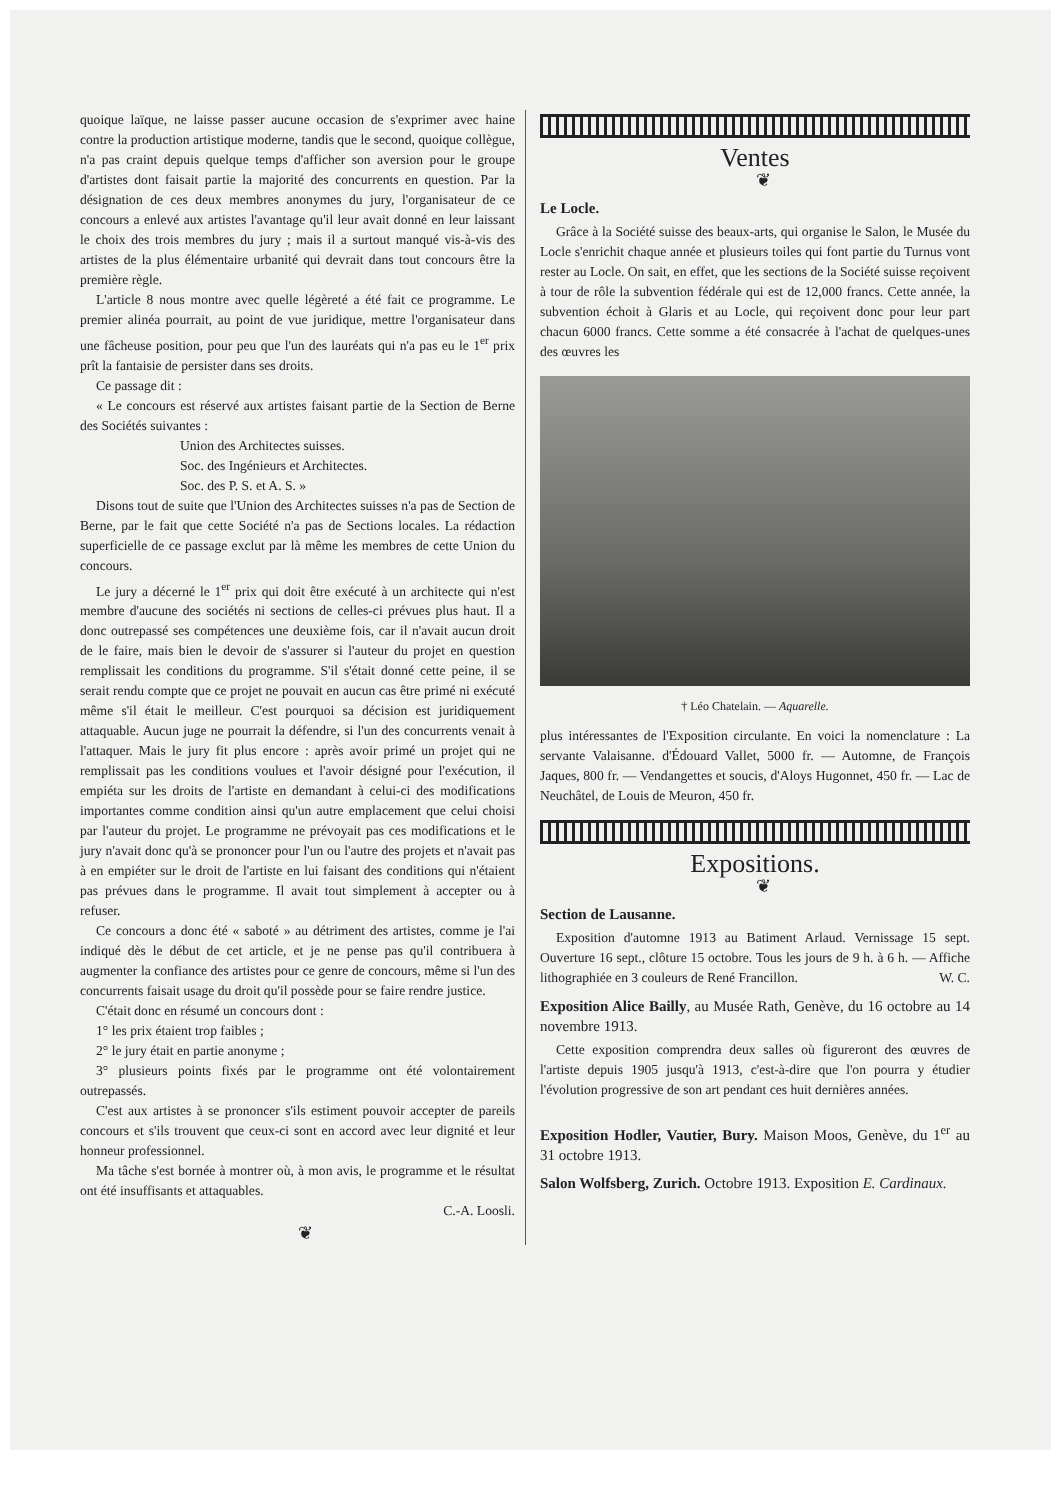quoique laïque, ne laisse passer aucune occasion de s'exprimer avec haine contre la production artistique moderne, tandis que le second, quoique collègue, n'a pas craint depuis quelque temps d'afficher son aversion pour le groupe d'artistes dont faisait partie la majorité des concurrents en question. Par la désignation de ces deux membres anonymes du jury, l'organisateur de ce concours a enlevé aux artistes l'avantage qu'il leur avait donné en leur laissant le choix des trois membres du jury ; mais il a surtout manqué vis-à-vis des artistes de la plus élémentaire urbanité qui devrait dans tout concours être la première règle.
L'article 8 nous montre avec quelle légèreté a été fait ce programme. Le premier alinéa pourrait, au point de vue juridique, mettre l'organisateur dans une fâcheuse position, pour peu que l'un des lauréats qui n'a pas eu le 1<sup>er</sup> prix prît la fantaisie de persister dans ses droits.
Ce passage dit :
« Le concours est réservé aux artistes faisant partie de la Section de Berne des Sociétés suivantes :
Union des Architectes suisses.
Soc. des Ingénieurs et Architectes.
Soc. des P. S. et A. S. »
Disons tout de suite que l'Union des Architectes suisses n'a pas de Section de Berne, par le fait que cette Société n'a pas de Sections locales. La rédaction superficielle de ce passage exclut par là même les membres de cette Union du concours.
Le jury a décerné le 1<sup>er</sup> prix qui doit être exécuté à un architecte qui n'est membre d'aucune des sociétés ni sections de celles-ci prévues plus haut. Il a donc outrepassé ses compétences une deuxième fois, car il n'avait aucun droit de le faire, mais bien le devoir de s'assurer si l'auteur du projet en question remplissait les conditions du programme. S'il s'était donné cette peine, il se serait rendu compte que ce projet ne pouvait en aucun cas être primé ni exécuté même s'il était le meilleur. C'est pourquoi sa décision est juridiquement attaquable. Aucun juge ne pourrait la défendre, si l'un des concurrents venait à l'attaquer. Mais le jury fit plus encore : après avoir primé un projet qui ne remplissait pas les conditions voulues et l'avoir désigné pour l'exécution, il empiéta sur les droits de l'artiste en demandant à celui-ci des modifications importantes comme condition ainsi qu'un autre emplacement que celui choisi par l'auteur du projet. Le programme ne prévoyait pas ces modifications et le jury n'avait donc qu'à se prononcer pour l'un ou l'autre des projets et n'avait pas à en empiéter sur le droit de l'artiste en lui faisant des conditions qui n'étaient pas prévues dans le programme. Il avait tout simplement à accepter ou à refuser.
Ce concours a donc été « saboté » au détriment des artistes, comme je l'ai indiqué dès le début de cet article, et je ne pense pas qu'il contribuera à augmenter la confiance des artistes pour ce genre de concours, même si l'un des concurrents faisait usage du droit qu'il possède pour se faire rendre justice.
C'était donc en résumé un concours dont :
1° les prix étaient trop faibles ;
2° le jury était en partie anonyme ;
3° plusieurs points fixés par le programme ont été volontairement outrepassés.
C'est aux artistes à se prononcer s'ils estiment pouvoir accepter de pareils concours et s'ils trouvent que ceux-ci sont en accord avec leur dignité et leur honneur professionnel.
Ma tâche s'est bornée à montrer où, à mon avis, le programme et le résultat ont été insuffisants et attaquables.
C.-A. Loosli.
❦
Ventes
❦
Le Locle.
Grâce à la Société suisse des beaux-arts, qui organise le Salon, le Musée du Locle s'enrichit chaque année et plusieurs toiles qui font partie du Turnus vont rester au Locle. On sait, en effet, que les sections de la Société suisse reçoivent à tour de rôle la subvention fédérale qui est de 12,000 francs. Cette année, la subvention échoit à Glaris et au Locle, qui reçoivent donc pour leur part chacun 6000 francs. Cette somme a été consacrée à l'achat de quelques-unes des œuvres les
† Léo Chatelain. — Aquarelle.
plus intéressantes de l'Exposition circulante. En voici la nomenclature : La servante Valaisanne. d'Édouard Vallet, 5000 fr. — Automne, de François Jaques, 800 fr. — Vendangettes et soucis, d'Aloys Hugonnet, 450 fr. — Lac de Neuchâtel, de Louis de Meuron, 450 fr.
Expositions.
❦
Section de Lausanne.
Exposition d'automne 1913 au Batiment Arlaud. Vernissage 15 sept. Ouverture 16 sept., clôture 15 octobre. Tous les jours de 9 h. à 6 h. — Affiche lithographiée en 3 couleurs de René Francillon. W. C.
Exposition Alice Bailly, au Musée Rath, Genève, du 16 octobre au 14 novembre 1913.
Cette exposition comprendra deux salles où figureront des œuvres de l'artiste depuis 1905 jusqu'à 1913, c'est-à-dire que l'on pourra y étudier l'évolution progressive de son art pendant ces huit dernières années.
Exposition Hodler, Vautier, Bury. Maison Moos, Genève, du 1<sup>er</sup> au 31 octobre 1913.
Salon Wolfsberg, Zurich. Octobre 1913. Exposition E. Cardinaux.